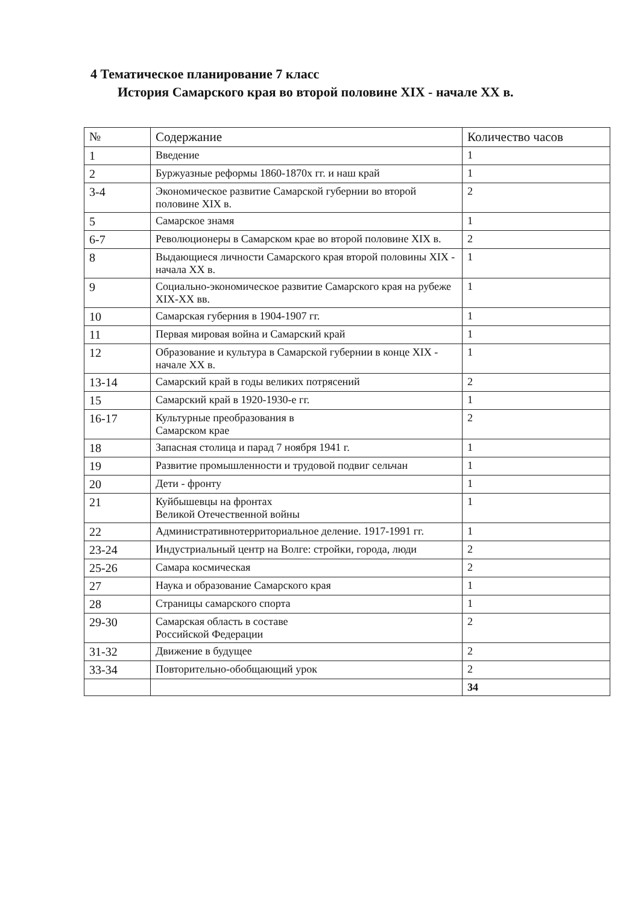4 Тематическое планирование 7 класс
История Самарского края во второй половине XIX - начале XX в.
| № | Содержание | Количество часов |
| --- | --- | --- |
| 1 | Введение | 1 |
| 2 | Буржуазные реформы 1860-1870х гг. и наш край | 1 |
| 3-4 | Экономическое развитие Самарской губернии во второй половине XIX в. | 2 |
| 5 | Самарское знамя | 1 |
| 6-7 | Революционеры в Самарском крае во второй половине XIX в. | 2 |
| 8 | Выдающиеся личности Самарского края второй половины XIX - начала XX в. | 1 |
| 9 | Социально-экономическое развитие Самарского края на рубеже XIX-XX вв. | 1 |
| 10 | Самарская губерния в 1904-1907 гг. | 1 |
| 11 | Первая мировая война и Самарский край | 1 |
| 12 | Образование и культура в Самарской губернии в конце XIX - начале XX в. | 1 |
| 13-14 | Самарский край в годы великих потрясений | 2 |
| 15 | Самарский край в 1920-1930-е гг. | 1 |
| 16-17 | Культурные преобразования в Самарском крае | 2 |
| 18 | Запасная столица и парад 7 ноября 1941 г. | 1 |
| 19 | Развитие промышленности и трудовой подвиг сельчан | 1 |
| 20 | Дети - фронту | 1 |
| 21 | Куйбышевцы на фронтах Великой Отечественной войны | 1 |
| 22 | Административнотерриториальное деление. 1917-1991 гг. | 1 |
| 23-24 | Индустриальный центр на Волге: стройки, города, люди | 2 |
| 25-26 | Самара космическая | 2 |
| 27 | Наука и образование Самарского края | 1 |
| 28 | Страницы самарского спорта | 1 |
| 29-30 | Самарская область в составе Российской Федерации | 2 |
| 31-32 | Движение в будущее | 2 |
| 33-34 | Повторительно-обобщающий урок | 2 |
| | | 34 |